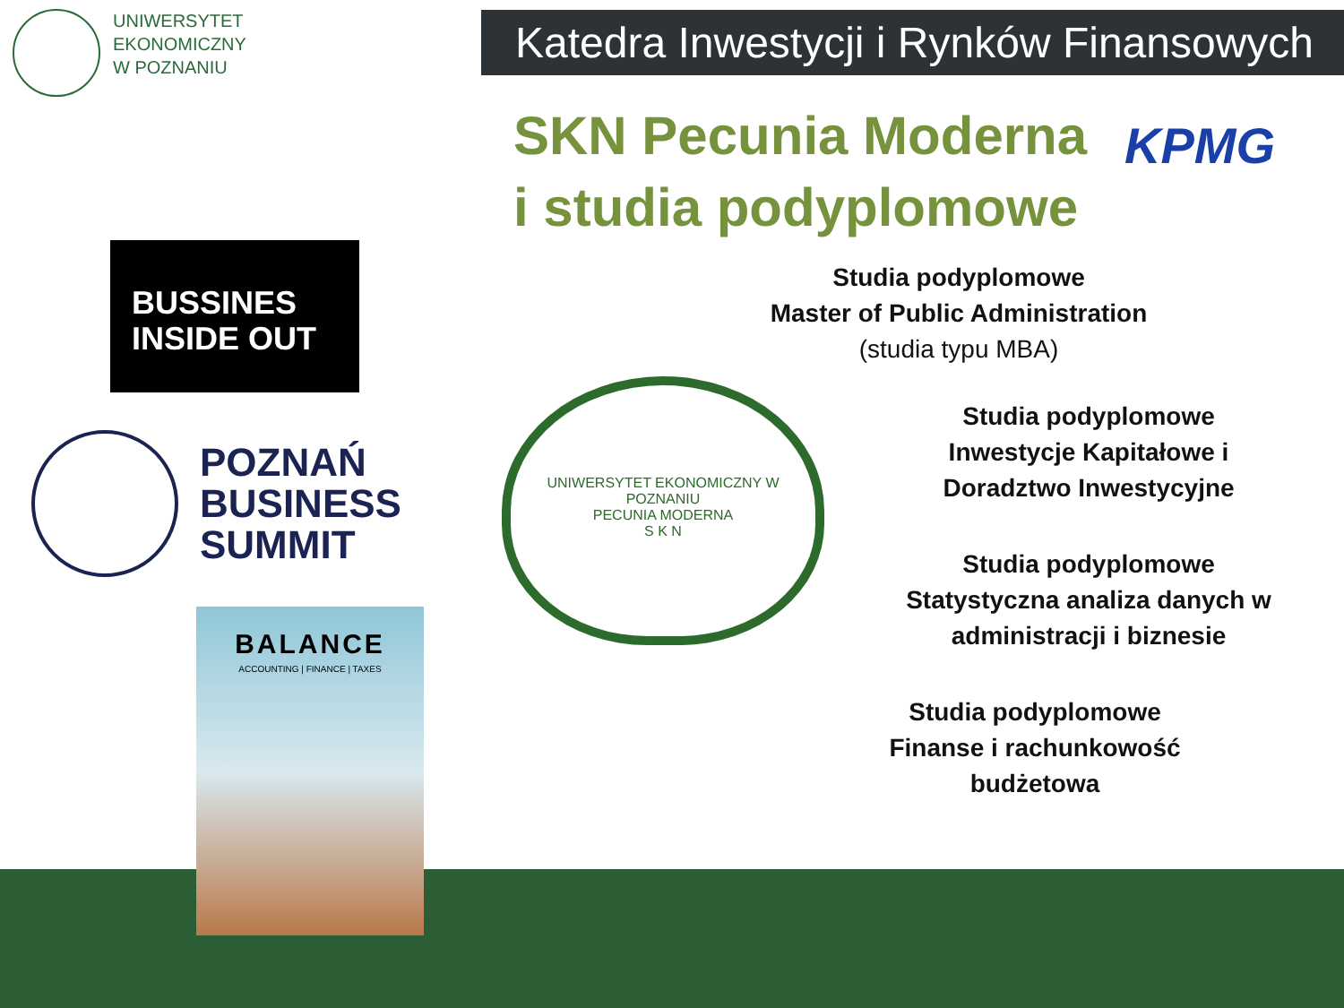UNIWERSYTET
EKONOMICZNY
W POZNANIU
Katedra Inwestycji i Rynków Finansowych
SKN Pecunia Moderna
i studia podyplomowe
KPMG
BUSSINES
INSIDE OUT
POZNAŃ
BUSINESS
SUMMIT
BALANCE
ACCOUNTING | FINANCE | TAXES
UNIWERSYTET EKONOMICZNY W POZNANIU
PECUNIA MODERNA
S K N
Studia podyplomowe
Master of Public Administration
(studia typu MBA)
Studia podyplomowe
Inwestycje Kapitałowe i
Doradztwo Inwestycyjne
Studia podyplomowe
Statystyczna analiza danych w
administracji i biznesie
Studia podyplomowe
Finanse i rachunkowość
budżetowa